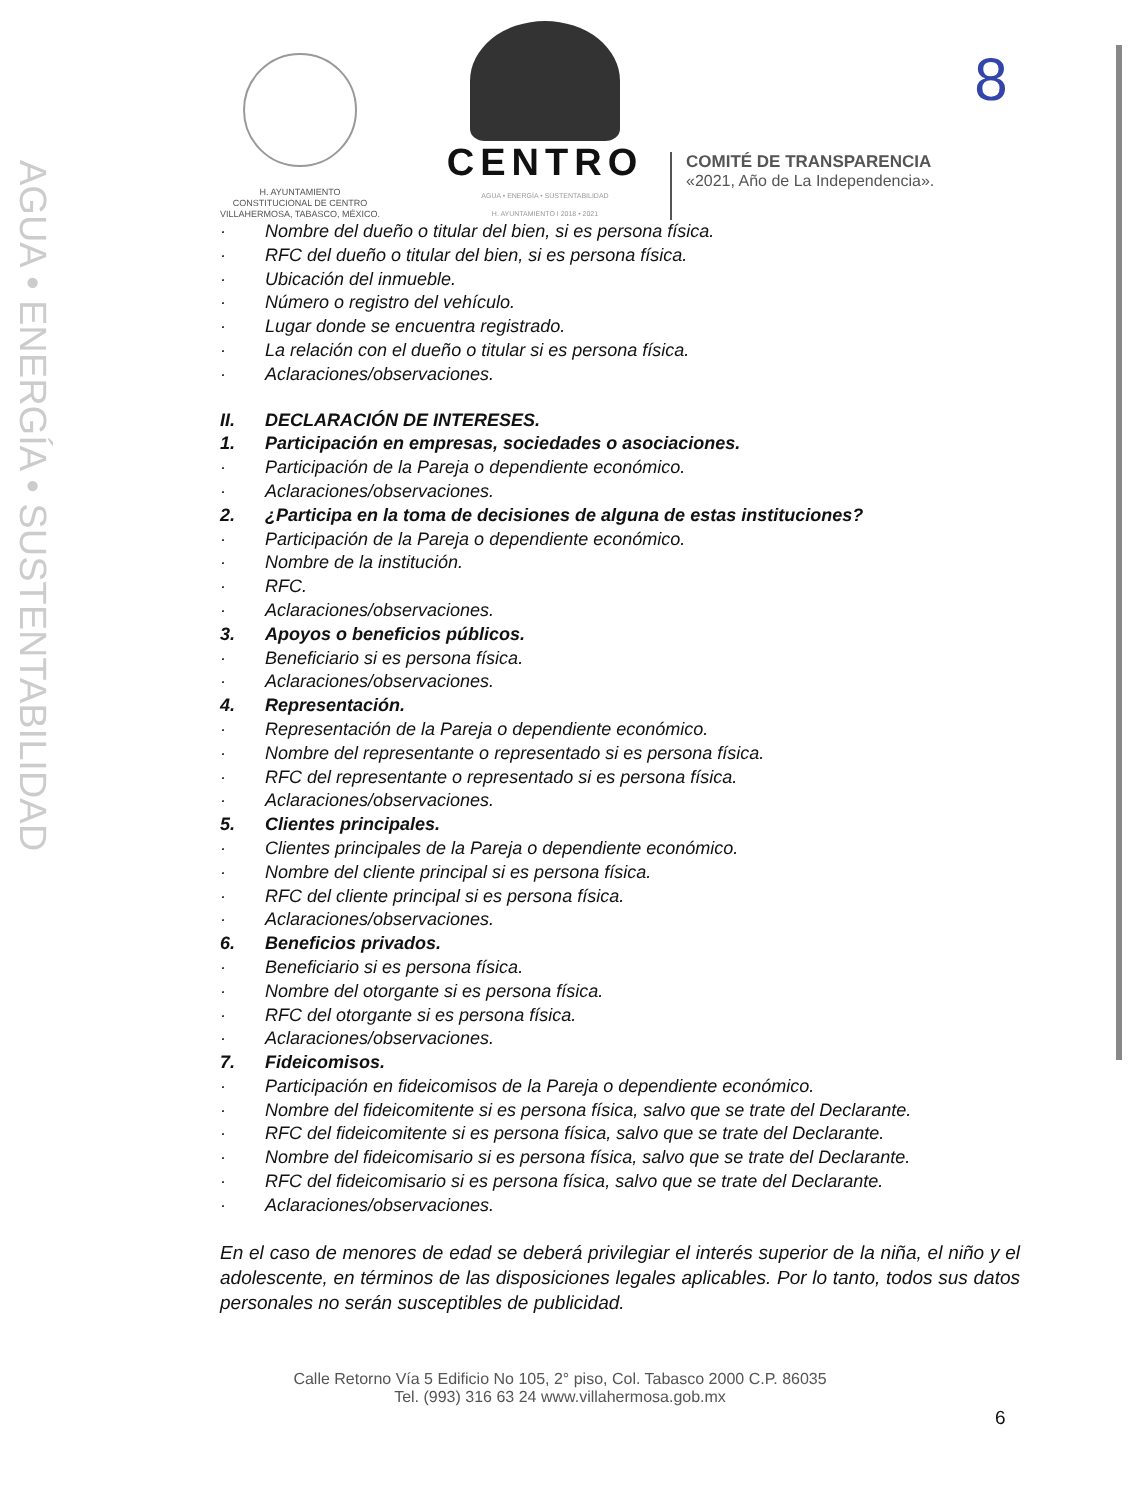AGUA • ENERGÍA • SUSTENTABILIDAD
H. AYUNTAMIENTO
CONSTITUCIONAL DE CENTRO
VILLAHERMOSA, TABASCO, MÉXICO.
CENTRO
AGUA • ENERGÍA • SUSTENTABILIDAD
H. AYUNTAMIENTO I 2018 • 2021
COMITÉ DE TRANSPARENCIA
«2021, Año de La Independencia».
8
· Nombre del dueño o titular del bien, si es persona física.
· RFC del dueño o titular del bien, si es persona física.
· Ubicación del inmueble.
· Número o registro del vehículo.
· Lugar donde se encuentra registrado.
· La relación con el dueño o titular si es persona física.
· Aclaraciones/observaciones.
II. DECLARACIÓN DE INTERESES.
1. Participación en empresas, sociedades o asociaciones.
· Participación de la Pareja o dependiente económico.
· Aclaraciones/observaciones.
2. ¿Participa en la toma de decisiones de alguna de estas instituciones?
· Participación de la Pareja o dependiente económico.
· Nombre de la institución.
· RFC.
· Aclaraciones/observaciones.
3. Apoyos o beneficios públicos.
· Beneficiario si es persona física.
· Aclaraciones/observaciones.
4. Representación.
· Representación de la Pareja o dependiente económico.
· Nombre del representante o representado si es persona física.
· RFC del representante o representado si es persona física.
· Aclaraciones/observaciones.
5. Clientes principales.
· Clientes principales de la Pareja o dependiente económico.
· Nombre del cliente principal si es persona física.
· RFC del cliente principal si es persona física.
· Aclaraciones/observaciones.
6. Beneficios privados.
· Beneficiario si es persona física.
· Nombre del otorgante si es persona física.
· RFC del otorgante si es persona física.
· Aclaraciones/observaciones.
7. Fideicomisos.
· Participación en fideicomisos de la Pareja o dependiente económico.
· Nombre del fideicomitente si es persona física, salvo que se trate del Declarante.
· RFC del fideicomitente si es persona física, salvo que se trate del Declarante.
· Nombre del fideicomisario si es persona física, salvo que se trate del Declarante.
· RFC del fideicomisario si es persona física, salvo que se trate del Declarante.
· Aclaraciones/observaciones.
En el caso de menores de edad se deberá privilegiar el interés superior de la niña, el niño y el adolescente, en términos de las disposiciones legales aplicables. Por lo tanto, todos sus datos personales no serán susceptibles de publicidad.
Calle Retorno Vía 5 Edificio No 105, 2° piso, Col. Tabasco 2000 C.P. 86035
Tel. (993) 316 63 24 www.villahermosa.gob.mx
6